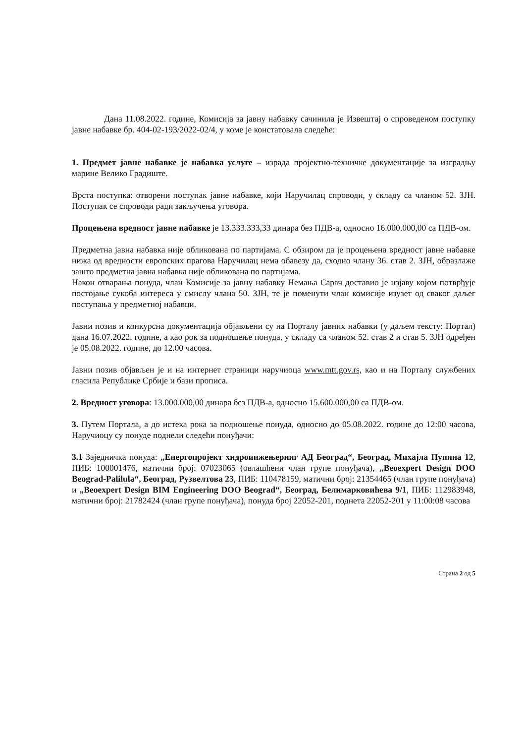Дана 11.08.2022. године, Комисија за јавну набавку сачинила је Извештај о спроведеном поступку јавне набавке бр. 404-02-193/2022-02/4, у коме је констатовала следеће:
1. Предмет јавне набавке је набавка услуге – израда пројектно-техничке документације за изградњу марине Велико Градиште.
Врста поступка: отворени поступак јавне набавке, који Наручилац спроводи, у складу са чланом 52. ЗЈН. Поступак се спроводи ради закључења уговора.
Процењена вредност јавне набавке је 13.333.333,33 динара без ПДВ-а, односно 16.000.000,00 са ПДВ-ом.
Предметна јавна набавка није обликована по партијама. С обзиром да је процењена вредност јавне набавке нижа од вредности европских прагова Наручилац нема обавезу да, сходно члану 36. став 2. ЗЈН, образлаже зашто предметна јавна набавка није обликована по партијама.
Након отварања понуда, члан Комисије за јавну набавку Немања Сарач доставио је изјаву којом потврђује постојање сукоба интереса у смислу члана 50. ЗЈН, те је поменути члан комисије изузет од сваког даљег поступања у предметној набавци.
Јавни позив и конкурсна документација објављени су на Порталу јавних набавки (у даљем тексту: Портал) дана 16.07.2022. године, а као рок за подношење понуда, у складу са чланом 52. став 2 и став 5. ЗЈН одређен је 05.08.2022. године, до 12.00 часова.
Јавни позив објављен је и на интернет страници наручиоца www.mtt.gov.rs, као и на Порталу службених гласила Републике Србије и бази прописа.
2. Вредност уговора: 13.000.000,00 динара без ПДВ-а, односно 15.600.000,00 са ПДВ-ом.
3. Путем Портала, а до истека рока за подношење понуда, односно до 05.08.2022. године до 12:00 часова, Наручиоцу су понуде поднели следећи понуђачи:
3.1 Заједничка понуда: „Енергопројект хидроинжењеринг АД Београд“, Београд, Михајла Пупина 12, ПИБ: 100001476, матични број: 07023065 (овлашћени члан групе понуђача), „Beoexpert Design DOO Beograd-Palilula“, Београд, Рузвелтова 23, ПИБ: 110478159, матични број: 21354465 (члан групе понуђача) и „Beoexpert Design BIM Engineering DOO Beograd“, Београд, Белимарковићева 9/1, ПИБ: 112983948, матични број: 21782424 (члан групе понуђача), понуда број 22052-201, поднета 22052-201 у 11:00:08 часова
Страна 2 од 5